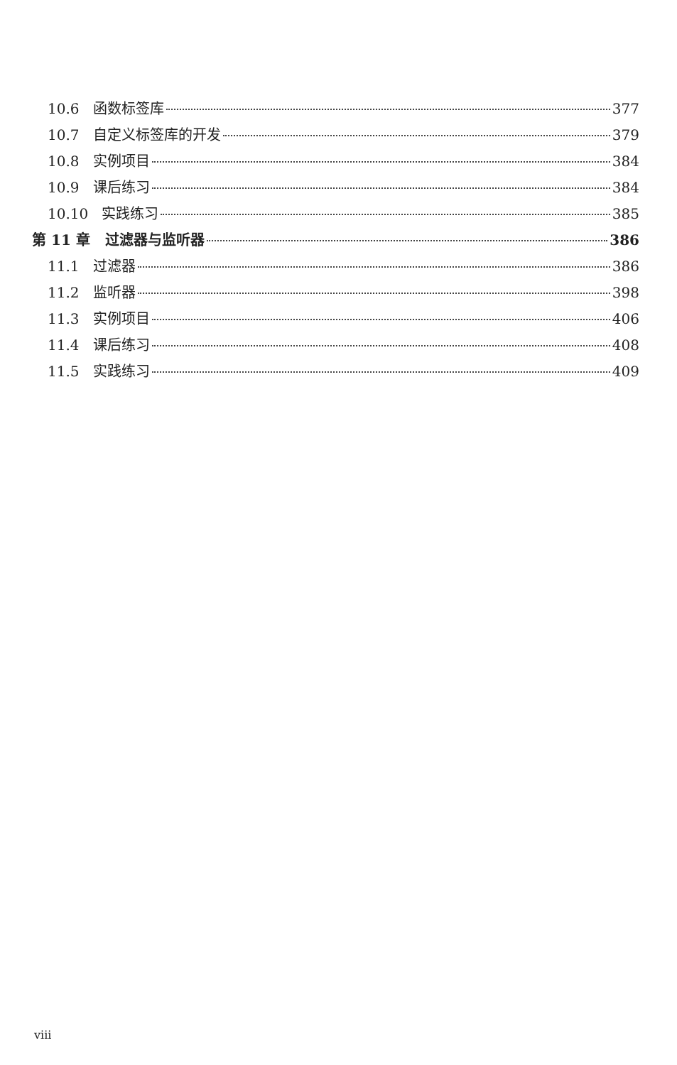10.6 函数标签库 377
10.7 自定义标签库的开发 379
10.8 实例项目 384
10.9 课后练习 384
10.10 实践练习 385
第 11 章 过滤器与监听器 386
11.1 过滤器 386
11.2 监听器 398
11.3 实例项目 406
11.4 课后练习 408
11.5 实践练习 409
viii